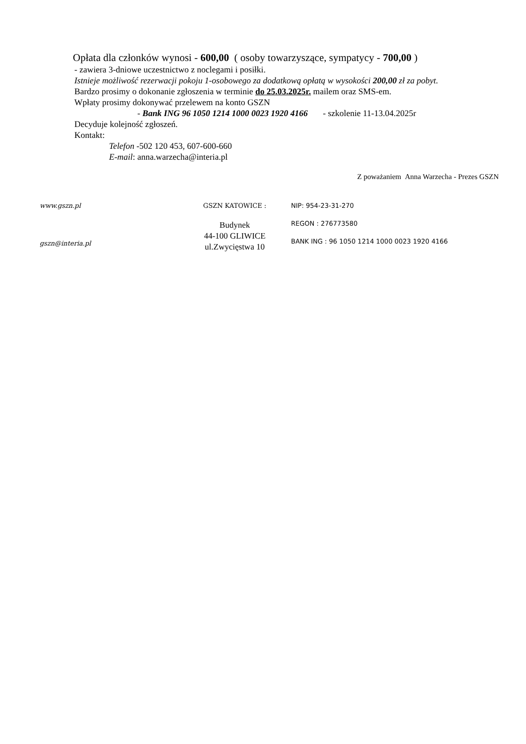Opłata dla członków wynosi - 600,00 ( osoby towarzyszące, sympatycy - 700,00 )
- zawiera 3-dniowe uczestnictwo z noclegami i posiłki.
Istnieje możliwość rezerwacji pokoju 1-osobowego za dodatkową opłatą w wysokości 200,00 zł za pobyt.
Bardzo prosimy o dokonanie zgłoszenia w terminie do 25.03.2025r. mailem oraz SMS-em.
Wpłaty prosimy dokonywać przelewem na konto GSZN
- Bank ING 96 1050 1214 1000 0023 1920 4166 - szkolenie 11-13.04.2025r
Decyduje kolejność zgłoszeń.
Kontakt:
Telefon -502 120 453, 607-600-660
E-mail: anna.warzecha@interia.pl
Z poważaniem Anna Warzecha - Prezes GSZN
www.gszn.pl
gszn@interia.pl
GSZN KATOWICE :
Budynek
44-100 GLIWICE
ul.Zwycięstwa 10
NIP: 954-23-31-270
REGON : 276773580
BANK ING : 96 1050 1214 1000 0023 1920 4166